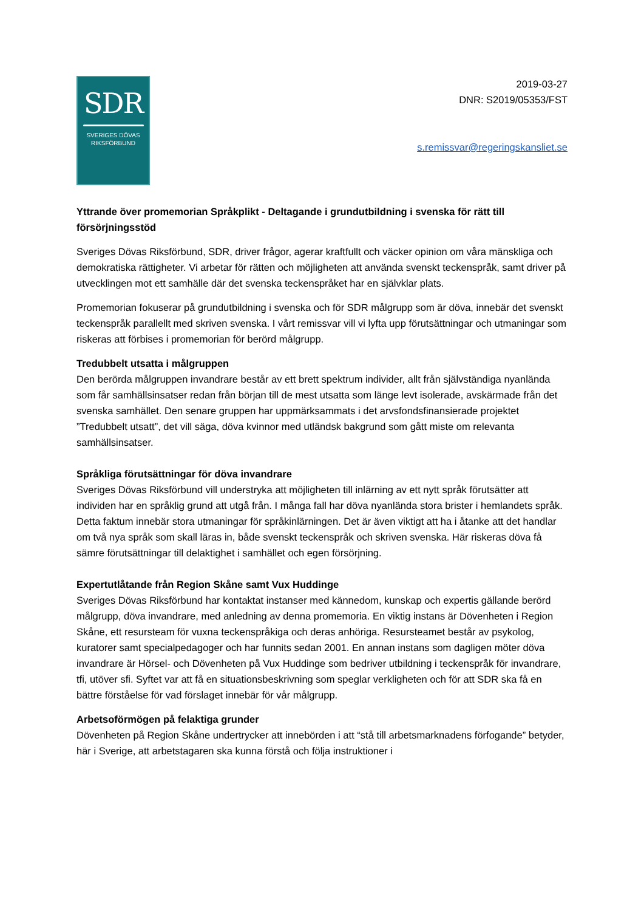SDR
SVERIGES DÖVAS
RIKSFÖRBUND
2019-03-27
DNR: S2019/05353/FST
s.remissvar@regeringskansliet.se
Yttrande över promemorian Språkplikt - Deltagande i grundutbildning i svenska för rätt till försörjningsstöd
Sveriges Dövas Riksförbund, SDR, driver frågor, agerar kraftfullt och väcker opinion om våra mänskliga och demokratiska rättigheter. Vi arbetar för rätten och möjligheten att använda svenskt teckenspråk, samt driver på utvecklingen mot ett samhälle där det svenska teckenspråket har en självklar plats.
Promemorian fokuserar på grundutbildning i svenska och för SDR målgrupp som är döva, innebär det svenskt teckenspråk parallellt med skriven svenska. I vårt remissvar vill vi lyfta upp förutsättningar och utmaningar som riskeras att förbises i promemorian för berörd målgrupp.
Tredubbelt utsatta i målgruppen
Den berörda målgruppen invandrare består av ett brett spektrum individer, allt från självständiga nyanlända som får samhällsinsatser redan från början till de mest utsatta som länge levt isolerade, avskärmade från det svenska samhället. Den senare gruppen har uppmärksammats i det arvsfondsfinansierade projektet ”Tredubbelt utsatt”, det vill säga, döva kvinnor med utländsk bakgrund som gått miste om relevanta samhällsinsatser.
Språkliga förutsättningar för döva invandrare
Sveriges Dövas Riksförbund vill understryka att möjligheten till inlärning av ett nytt språk förutsätter att individen har en språklig grund att utgå från. I många fall har döva nyanlända stora brister i hemlandets språk. Detta faktum innebär stora utmaningar för språkinlärningen. Det är även viktigt att ha i åtanke att det handlar om två nya språk som skall läras in, både svenskt teckenspråk och skriven svenska. Här riskeras döva få sämre förutsättningar till delaktighet i samhället och egen försörjning.
Expertutlåtande från Region Skåne samt Vux Huddinge
Sveriges Dövas Riksförbund har kontaktat instanser med kännedom, kunskap och expertis gällande berörd målgrupp, döva invandrare, med anledning av denna promemoria. En viktig instans är Dövenheten i Region Skåne, ett resursteam för vuxna teckenspråkiga och deras anhöriga. Resursteamet består av psykolog, kuratorer samt specialpedagoger och har funnits sedan 2001. En annan instans som dagligen möter döva invandrare är Hörsel- och Dövenheten på Vux Huddinge som bedriver utbildning i teckenspråk för invandrare, tfi, utöver sfi. Syftet var att få en situationsbeskrivning som speglar verkligheten och för att SDR ska få en bättre förståelse för vad förslaget innebär för vår målgrupp.
Arbetsoförmögen på felaktiga grunder
Dövenheten på Region Skåne undertrycker att innebörden i att “stå till arbetsmarknadens förfogande” betyder, här i Sverige, att arbetstagaren ska kunna förstå och följa instruktioner i